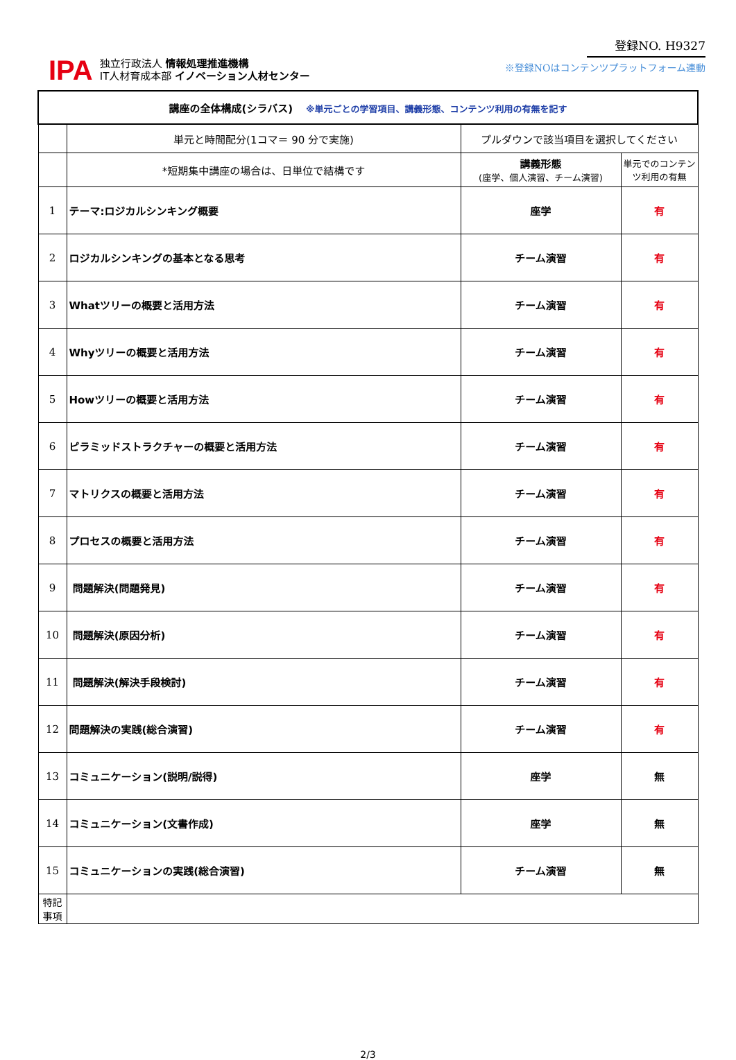IPA
独立行政法人 情報処理推進機構
IT人材育成本部 イノベーション人材センター
登録NO. H9327
※登録NOはコンテンツプラットフォーム連動
| 講座の全体構成(シラバス) ※単元ごとの学習項目、講義形態、コンテンツ利用の有無を記す | | | |
| | 単元と時間配分(1コマ＝ 90 分で実施) | プルダウンで該当項目を選択してください | |
| | *短期集中講座の場合は、日単位で結構です | 講義形態 (座学、個人演習、チーム演習) | 単元でのコンテンツ利用の有無 |
| 1 | テーマ:ロジカルシンキング概要 | 座学 | 有 |
| 2 | ロジカルシンキングの基本となる思考 | チーム演習 | 有 |
| 3 | Whatツリーの概要と活用方法 | チーム演習 | 有 |
| 4 | Whyツリーの概要と活用方法 | チーム演習 | 有 |
| 5 | Howツリーの概要と活用方法 | チーム演習 | 有 |
| 6 | ピラミッドストラクチャーの概要と活用方法 | チーム演習 | 有 |
| 7 | マトリクスの概要と活用方法 | チーム演習 | 有 |
| 8 | プロセスの概要と活用方法 | チーム演習 | 有 |
| 9 | 問題解決(問題発見) | チーム演習 | 有 |
| 10 | 問題解決(原因分析) | チーム演習 | 有 |
| 11 | 問題解決(解決手段検討) | チーム演習 | 有 |
| 12 | 問題解決の実践(総合演習) | チーム演習 | 有 |
| 13 | コミュニケーション(説明/説得) | 座学 | 無 |
| 14 | コミュニケーション(文書作成) | 座学 | 無 |
| 15 | コミュニケーションの実践(総合演習) | チーム演習 | 無 |
| 特記 事項 | | | |
2/3